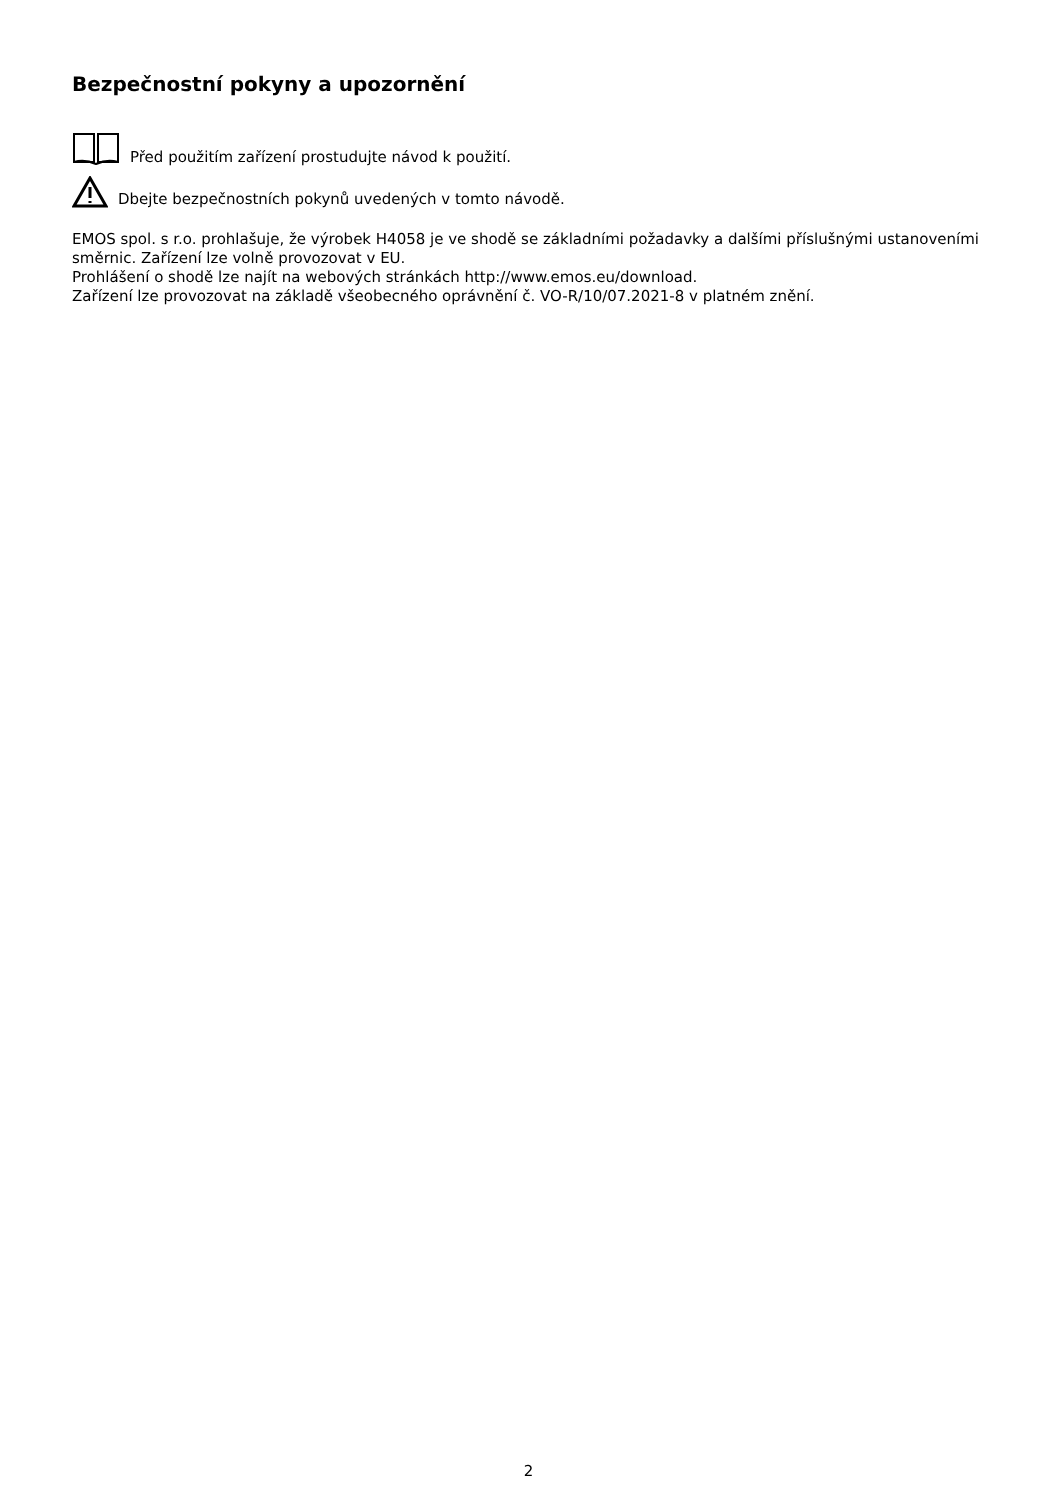Bezpečnostní pokyny a upozornění
Před použitím zařízení prostudujte návod k použití.
Dbejte bezpečnostních pokynů uvedených v tomto návodě.
EMOS spol. s r.o. prohlašuje, že výrobek H4058 je ve shodě se základními požadavky a dalšími příslušnými ustanoveními směrnic. Zařízení lze volně provozovat v EU.
Prohlášení o shodě lze najít na webových stránkách http://www.emos.eu/download.
Zařízení lze provozovat na základě všeobecného oprávnění č. VO-R/10/07.2021-8 v platném znění.
2